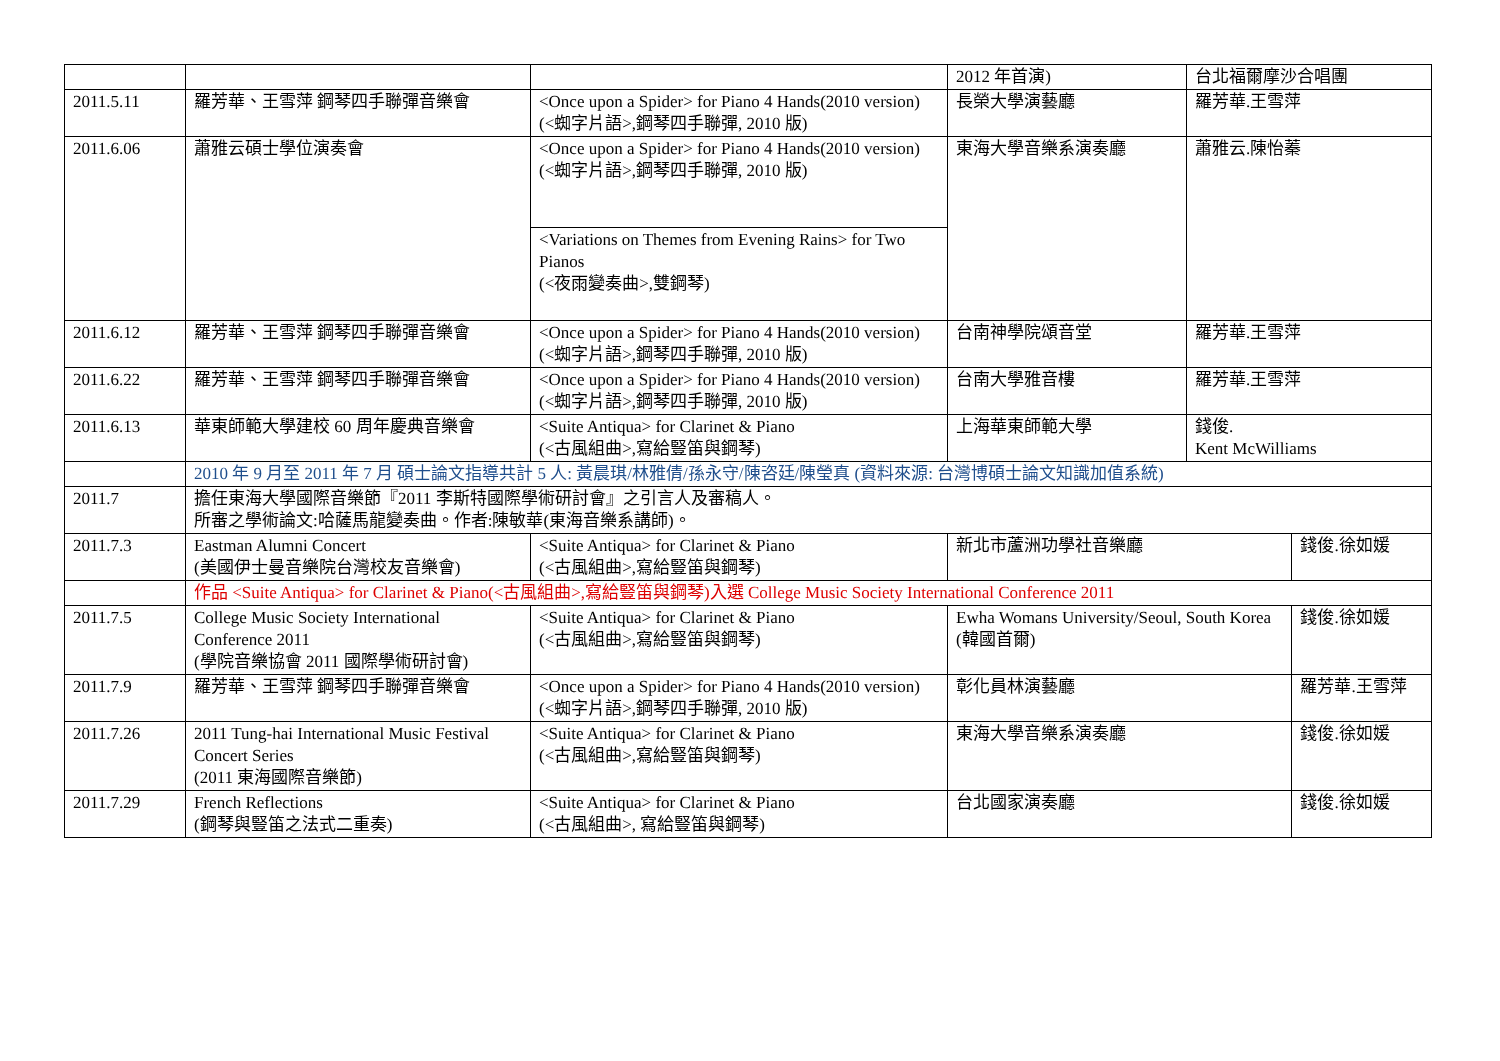| | | | 2012 年首演) | 台北福爾摩沙合唱團 | |
| 2011.5.11 | 羅芳華、王雪萍 鋼琴四手聯彈音樂會 | <Once upon a Spider> for Piano 4 Hands(2010 version) (<蜘字片語>,鋼琴四手聯彈, 2010 版) | 長榮大學演藝廳 | 羅芳華.王雪萍 | |
| 2011.6.06 | 蕭雅云碩士學位演奏會 | <Once upon a Spider> for Piano 4 Hands(2010 version) (<蜘字片語>,鋼琴四手聯彈, 2010 版) | 東海大學音樂系演奏廳 | 蕭雅云.陳怡蓁 | |
| | | <Variations on Themes from Evening Rains> for Two Pianos (<夜雨變奏曲>,雙鋼琴) | | | |
| 2011.6.12 | 羅芳華、王雪萍 鋼琴四手聯彈音樂會 | <Once upon a Spider> for Piano 4 Hands(2010 version) (<蜘字片語>,鋼琴四手聯彈, 2010 版) | 台南神學院頌音堂 | 羅芳華.王雪萍 | |
| 2011.6.22 | 羅芳華、王雪萍 鋼琴四手聯彈音樂會 | <Once upon a Spider> for Piano 4 Hands(2010 version) (<蜘字片語>,鋼琴四手聯彈, 2010 版) | 台南大學雅音樓 | 羅芳華.王雪萍 | |
| 2011.6.13 | 華東師範大學建校 60 周年慶典音樂會 | <Suite Antiqua> for Clarinet & Piano (<古風組曲>,寫給豎笛與鋼琴) | 上海華東師範大學 | 錢俊. Kent McWilliams | |
| | 2010 年 9 月至 2011 年 7 月 碩士論文指導共計 5 人: 黃晨琪/林雅倩/孫永守/陳咨廷/陳瑩真 (資料來源: 台灣博碩士論文知識加值系統) | | | | |
| 2011.7 | 擔任東海大學國際音樂節『2011 李斯特國際學術研討會』之引言人及審稿人。 所審之學術論文:哈薩馬龍變奏曲。作者:陳敏華(東海音樂系講師)。 | | | | |
| 2011.7.3 | Eastman Alumni Concert (美國伊士曼音樂院台灣校友音樂會) | <Suite Antiqua> for Clarinet & Piano (<古風組曲>,寫給豎笛與鋼琴) | 新北市蘆洲功學社音樂廳 | | 錢俊.徐如媛 |
| | 作品 <Suite Antiqua> for Clarinet & Piano(<古風組曲>,寫給豎笛與鋼琴)入選 College Music Society International Conference 2011 | | | | |
| 2011.7.5 | College Music Society International Conference 2011 (學院音樂協會 2011 國際學術研討會) | <Suite Antiqua> for Clarinet & Piano (<古風組曲>,寫給豎笛與鋼琴) | Ewha Womans University/Seoul, South Korea (韓國首爾) | | 錢俊.徐如媛 |
| 2011.7.9 | 羅芳華、王雪萍 鋼琴四手聯彈音樂會 | <Once upon a Spider> for Piano 4 Hands(2010 version) (<蜘字片語>,鋼琴四手聯彈, 2010 版) | 彰化員林演藝廳 | | 羅芳華.王雪萍 |
| 2011.7.26 | 2011 Tung-hai International Music Festival Concert Series (2011 東海國際音樂節) | <Suite Antiqua> for Clarinet & Piano (<古風組曲>,寫給豎笛與鋼琴) | 東海大學音樂系演奏廳 | | 錢俊.徐如媛 |
| 2011.7.29 | French Reflections (鋼琴與豎笛之法式二重奏) | <Suite Antiqua> for Clarinet & Piano (<古風組曲>, 寫給豎笛與鋼琴) | 台北國家演奏廳 | | 錢俊.徐如媛 |